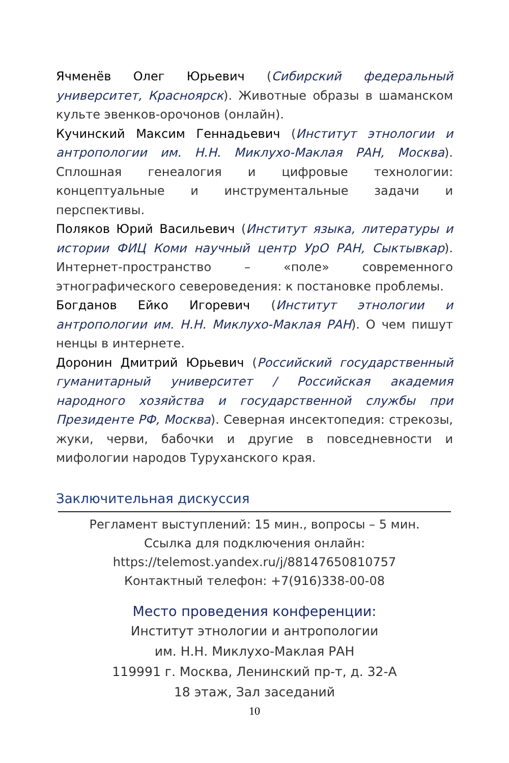Ячменёв Олег Юрьевич (Сибирский федеральный университет, Красноярск). Животные образы в шаманском культе эвенков-орочонов (онлайн).
Кучинский Максим Геннадьевич (Институт этнологии и антропологии им. Н.Н. Миклухо-Маклая РАН, Москва). Сплошная генеалогия и цифровые технологии: концептуальные и инструментальные задачи и перспективы.
Поляков Юрий Васильевич (Институт языка, литературы и истории ФИЦ Коми научный центр УрО РАН, Сыктывкар). Интернет-пространство – «поле» современного этнографического североведения: к постановке проблемы.
Богданов Ейко Игоревич (Институт этнологии и антропологии им. Н.Н. Миклухо-Маклая РАН). О чем пишут ненцы в интернете.
Доронин Дмитрий Юрьевич (Российский государственный гуманитарный университет / Российская академия народного хозяйства и государственной службы при Президенте РФ, Москва). Северная инсектопедия: стрекозы, жуки, черви, бабочки и другие в повседневности и мифологии народов Туруханского края.
Заключительная дискуссия
Регламент выступлений: 15 мин., вопросы – 5 мин.
Ссылка для подключения онлайн:
https://telemost.yandex.ru/j/88147650810757
Контактный телефон: +7(916)338-00-08
Место проведения конференции:
Институт этнологии и антропологии
им. Н.Н. Миклухо-Маклая РАН
119991 г. Москва, Ленинский пр-т, д. 32-А
18 этаж, Зал заседаний
10